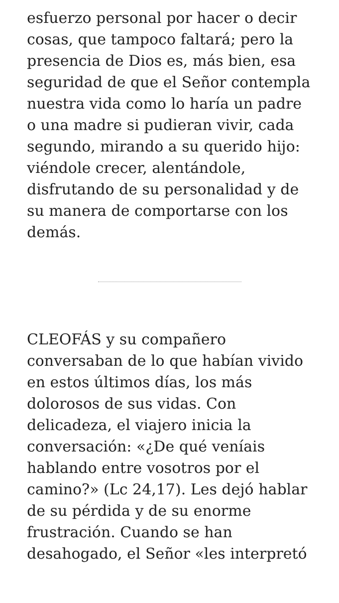esfuerzo personal por hacer o decir cosas, que tampoco faltará; pero la presencia de Dios es, más bien, esa seguridad de que el Señor contempla nuestra vida como lo haría un padre o una madre si pudieran vivir, cada segundo, mirando a su querido hijo: viéndole crecer, alentándole, disfrutando de su personalidad y de su manera de comportarse con los demás.
CLEOFÁS y su compañero conversaban de lo que habían vivido en estos últimos días, los más dolorosos de sus vidas. Con delicadeza, el viajero inicia la conversación: «¿De qué veníais hablando entre vosotros por el camino?» (Lc 24,17). Les dejó hablar de su pérdida y de su enorme frustración. Cuando se han desahogado, el Señor «les interpretó